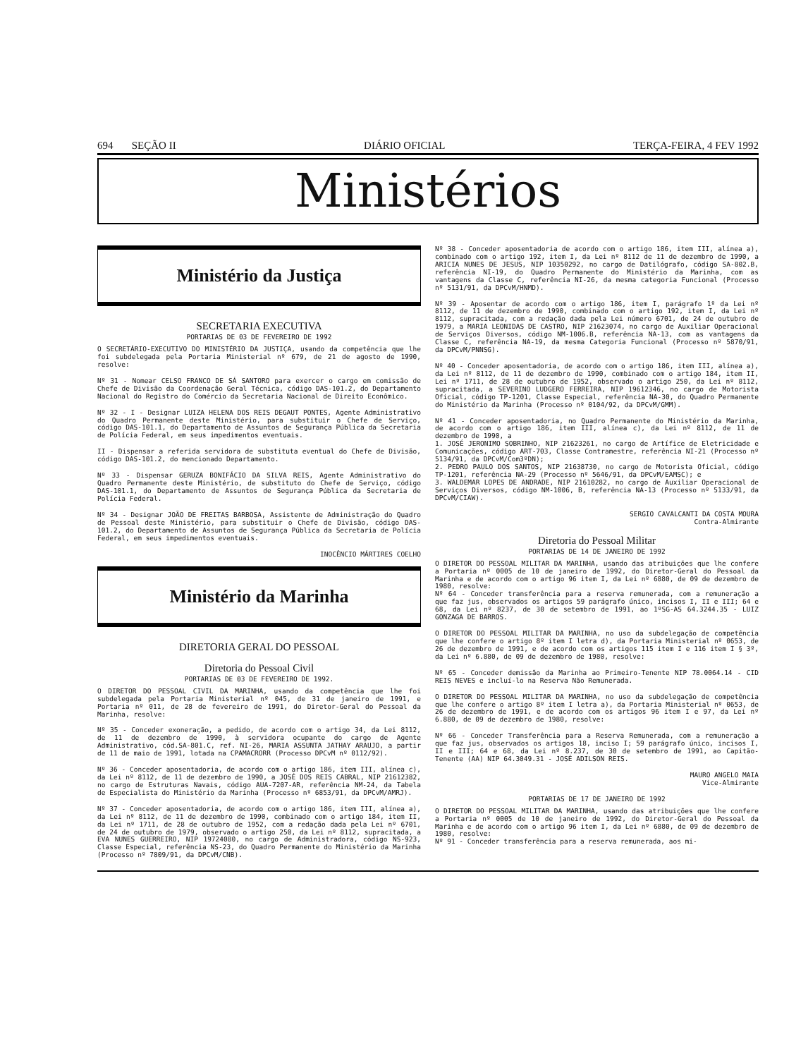694 SEÇÃO II DIÁRIO OFICIAL TERÇA-FEIRA, 4 FEV 1992
Ministérios
Ministério da Justiça
SECRETARIA EXECUTIVA
PORTARIAS DE 03 DE FEVEREIRO DE 1992
O SECRETÁRIO-EXECUTIVO DO MINISTÉRIO DA JUSTIÇA, usando da competência que lhe foi subdelegada pela Portaria Ministerial nº 679, de 21 de agosto de 1990, resolve:
Nº 31 - Nomear CELSO FRANCO DE SÁ SANTORO para exercer o cargo em comissão de Chefe de Divisão da Coordenação Geral Técnica, código DAS-101.2, do Departamento Nacional do Registro do Comércio da Secretaria Nacional de Direito Econômico.
Nº 32 - I - Designar LUIZA HELENA DOS REIS DEGAUT PONTES, Agente Administrativo do Quadro Permanente deste Ministério, para substituir o Chefe de Serviço, código DAS-101.1, do Departamento de Assuntos de Segurança Pública da Secretaria de Polícia Federal, em seus impedimentos eventuais.
II - Dispensar a referida servidora de substituta eventual do Chefe de Divisão, código DAS-101.2, do mencionado Departamento.
Nº 33 - Dispensar GERUZA BONIFÁCIO DA SILVA REIS, Agente Administrativo do Quadro Permanente deste Ministério, de substituto do Chefe de Serviço, código DAS-101.1, do Departamento de Assuntos de Segurança Pública da Secretaria de Polícia Federal.
Nº 34 - Designar JOÃO DE FREITAS BARBOSA, Assistente de Administração do Quadro de Pessoal deste Ministério, para substituir o Chefe de Divisão, código DAS-101.2, do Departamento de Assuntos de Segurança Pública da Secretaria de Polícia Federal, em seus impedimentos eventuais.
INOCÊNCIO MÁRTIRES COELHO
Ministério da Marinha
DIRETORIA GERAL DO PESSOAL
Diretoria do Pessoal Civil
PORTARIAS DE 03 DE FEVEREIRO DE 1992.
O DIRETOR DO PESSOAL CIVIL DA MARINHA, usando da competência que lhe foi subdelegada pela Portaria Ministerial nº 045, de 31 de janeiro de 1991, e Portaria nº 011, de 28 de fevereiro de 1991, do Diretor-Geral do Pessoal da Marinha, resolve:
Nº 35 - Conceder exoneração, a pedido, de acordo com o artigo 34, da Lei 8112, de 11 de dezembro de 1990, à servidora ocupante do cargo de Agente Administrativo, cód.SA-801.C, ref. NI-26, MARIA ASSUNTA JATHAY ARAUJO, a partir de 11 de maio de 1991, lotada na CPAMACRORR (Processo DPCvM nº 0112/92).
Nº 36 - Conceder aposentadoria, de acordo com o artigo 186, item III, alínea c), da Lei nº 8112, de 11 de dezembro de 1990, a JOSÉ DOS REIS CABRAL, NIP 21612382, no cargo de Estruturas Navais, código AUA-7207-AR, referência NM-24, da Tabela de Especialista do Ministério da Marinha (Processo nº 6853/91, da DPCvM/AMRJ).
Nº 37 - Conceder aposentadoria, de acordo com o artigo 186, item III, alínea a), da Lei nº 8112, de 11 de dezembro de 1990, combinado com o artigo 184, item II, da Lei nº 1711, de 28 de outubro de 1952, com a redação dada pela Lei nº 6701, de 24 de outubro de 1979, observado o artigo 250, da Lei nº 8112, supracitada, a EVA NUNES GUERREIRO, NIP 19724080, no cargo de Administradora, código NS-923, Classe Especial, referência NS-23, do Quadro Permanente do Ministério da Marinha (Processo nº 7809/91, da DPCvM/CNB).
Nº 38 - Conceder aposentadoria de acordo com o artigo 186, item III, alínea a), combinado com o artigo 192, item I, da Lei nº 8112 de 11 de dezembro de 1990, a ARICIA NUNES DE JESUS, NIP 10350292, no cargo de Datilógrafo, código SA-802.B, referência NI-19, do Quadro Permanente do Ministério da Marinha, com as vantagens da Classe C, referência NI-26, da mesma categoria Funcional (Processo nº 5131/91, da DPCvM/HNMD).
Nº 39 - Aposentar de acordo com o artigo 186, item I, parágrafo 1º da Lei nº 8112, de 11 de dezembro de 1990, combinado com o artigo 192, item I, da Lei nº 8112, supracitada, com a redação dada pela Lei número 6701, de 24 de outubro de 1979, a MARIA LEONIDAS DE CASTRO, NIP 21623074, no cargo de Auxiliar Operacional de Serviços Diversos, código NM-1006.B, referência NA-13, com as vantagens da Classe C, referência NA-19, da mesma Categoria Funcional (Processo nº 5870/91, da DPCvM/PNNSG).
Nº 40 - Conceder aposentadoria, de acordo com o artigo 186, item III, alínea a), da Lei nº 8112, de 11 de dezembro de 1990, combinado com o artigo 184, item II, Lei nº 1711, de 28 de outubro de 1952, observado o artigo 250, da Lei nº 8112, supracitada, a SEVERINO LUDGERO FERREIRA, NIP 19612346, no cargo de Motorista Oficial, código TP-1201, Classe Especial, referência NA-30, do Quadro Permanente do Ministério da Marinha (Processo nº 0104/92, da DPCvM/GMM).
Nº 41 - Conceder aposentadoria, no Quadro Permanente do Ministério da Marinha, de acordo com o artigo 186, item III, alínea c), da Lei nº 8112, de 11 de dezembro de 1990, a
1. JOSÉ JERONIMO SOBRINHO, NIP 21623261, no cargo de Artífice de Eletricidade e Comunicações, código ART-703, Classe Contramestre, referência NI-21 (Processo nº 5134/91, da DPCvM/Com3ºDN);
2. PEDRO PAULO DOS SANTOS, NIP 21638730, no cargo de Motorista Oficial, código TP-1201, referência NA-29 (Processo nº 5646/91, da DPCvM/EAMSC); e
3. WALDEMAR LOPES DE ANDRADE, NIP 21610282, no cargo de Auxiliar Operacional de Serviços Diversos, código NM-1006, B, referência NA-13 (Processo nº 5133/91, da DPCvM/CIAW).
SERGIO CAVALCANTI DA COSTA MOURA
Contra-Almirante
Diretoria do Pessoal Militar
PORTARIAS DE 14 DE JANEIRO DE 1992
O DIRETOR DO PESSOAL MILITAR DA MARINHA, usando das atribuições que lhe confere a Portaria nº 0005 de 10 de janeiro de 1992, do Diretor-Geral do Pessoal da Marinha e de acordo com o artigo 96 item I, da Lei nº 6880, de 09 de dezembro de 1980, resolve:
Nº 64 - Conceder transferência para a reserva remunerada, com a remuneração a que faz jus, observados os artigos 59 parágrafo único, incisos I, II e III; 64 e 68, da Lei nº 8237, de 30 de setembro de 1991, ao 1ºSG-AS 64.3244.35 - LUIZ GONZAGA DE BARROS.
O DIRETOR DO PESSOAL MILITAR DA MARINHA, no uso da subdelegação de competência que lhe confere o artigo 8º item I letra d), da Portaria Ministerial nº 0653, de 26 de dezembro de 1991, e de acordo com os artigos 115 item I e 116 item I § 3º, da Lei nº 6.880, de 09 de dezembro de 1980, resolve:
Nº 65 - Conceder demissão da Marinha ao Primeiro-Tenente NIP 78.0064.14 - CID REIS NEVES e incluí-lo na Reserva Não Remunerada.
O DIRETOR DO PESSOAL MILITAR DA MARINHA, no uso da subdelegação de competência que lhe confere o artigo 8º item I letra a), da Portaria Ministerial nº 0653, de 26 de dezembro de 1991, e de acordo com os artigos 96 item I e 97, da Lei nº 6.880, de 09 de dezembro de 1980, resolve:
Nº 66 - Conceder Transferência para a Reserva Remunerada, com a remuneração a que faz jus, observados os artigos 18, inciso I; 59 parágrafo único, incisos I, II e III; 64 e 68, da Lei nº 8.237, de 30 de setembro de 1991, ao Capitão-Tenente (AA) NIP 64.3049.31 - JOSÉ ADILSON REIS.
MAURO ANGELO MAIA
Vice-Almirante
PORTARIAS DE 17 DE JANEIRO DE 1992
O DIRETOR DO PESSOAL MILITAR DA MARINHA, usando das atribuições que lhe confere a Portaria nº 0005 de 10 de janeiro de 1992, do Diretor-Geral do Pessoal da Marinha e de acordo com o artigo 96 item I, da Lei nº 6880, de 09 de dezembro de 1980, resolve:
Nº 91 - Conceder transferência para a reserva remunerada, aos mi-